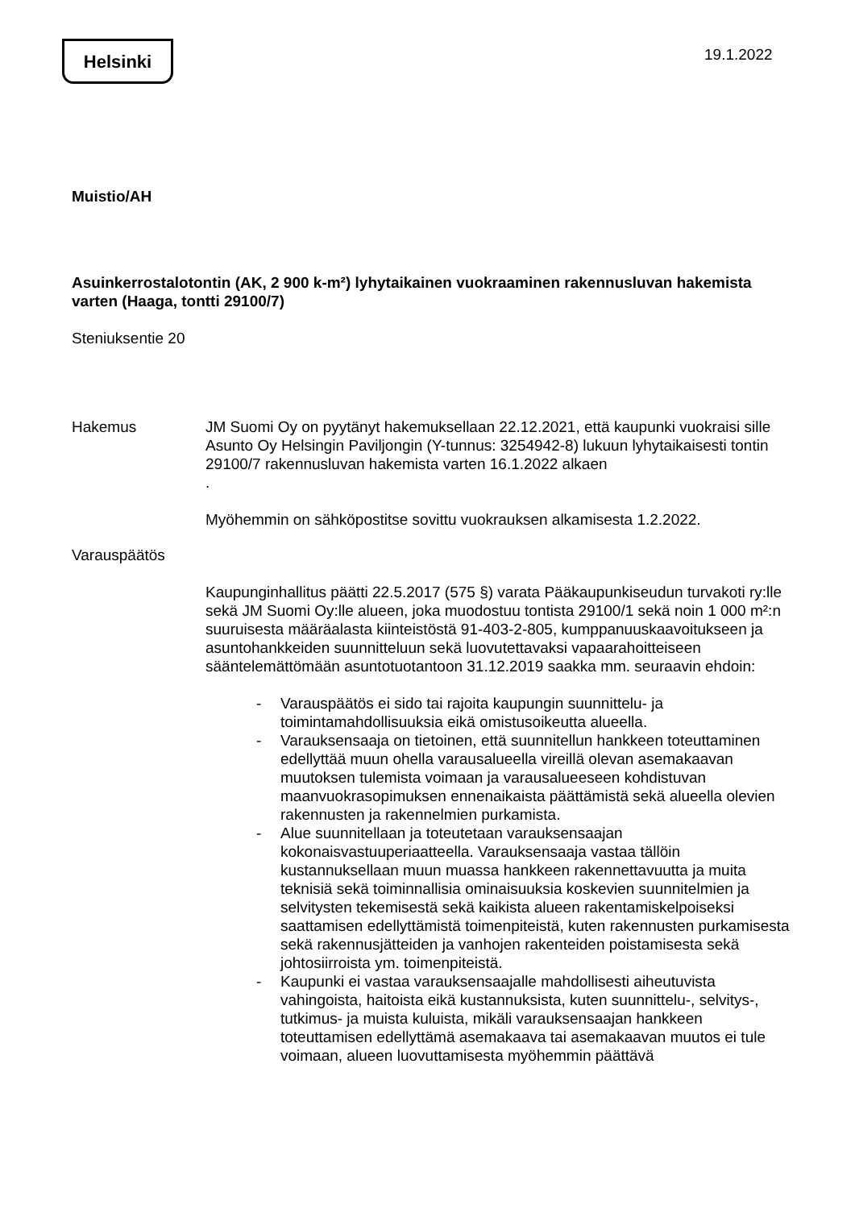Helsinki 19.1.2022
Muistio/AH
Asuinkerrostalotontin (AK, 2 900 k-m²) lyhytaikainen vuokraaminen rakennusluvan hakemista varten (Haaga, tontti 29100/7)
Steniuksentie 20
Hakemus JM Suomi Oy on pyytänyt hakemuksellaan 22.12.2021, että kaupunki vuokraisi sille Asunto Oy Helsingin Paviljongin (Y-tunnus: 3254942-8) lukuun lyhytaikaisesti tontin 29100/7 rakennusluvan hakemista varten 16.1.2022 alkaen
.
Myöhemmin on sähköpostitse sovittu vuokrauksen alkamisesta 1.2.2022.
Varauspäätös
Kaupunginhallitus päätti 22.5.2017 (575 §) varata Pääkaupunkiseudun turvakoti ry:lle sekä JM Suomi Oy:lle alueen, joka muodostuu tontista 29100/1 sekä noin 1 000 m²:n suuruisesta määräalasta kiinteistöstä 91-403-2-805, kumppanuuskaavoitukseen ja asuntohankkeiden suunnitteluun sekä luovutettavaksi vapaarahoitteiseen sääntelemättömään asuntotuotantoon 31.12.2019 saakka mm. seuraavin ehdoin:
- Varauspäätös ei sido tai rajoita kaupungin suunnittelu- ja toimintamahdollisuuksia eikä omistusoikeutta alueella.
- Varauksensaaja on tietoinen, että suunnitellun hankkeen toteuttaminen edellyttää muun ohella varausalueella vireillä olevan asemakaavan muutoksen tulemista voimaan ja varausalueeseen kohdistuvan maanvuokrasopimuksen ennenaikaista päättämistä sekä alueella olevien rakennusten ja rakennelmien purkamista.
- Alue suunnitellaan ja toteutetaan varauksensaajan kokonaisvastuuperiaatteella. Varauksensaaja vastaa tällöin kustannuksellaan muun muassa hankkeen rakennettavuutta ja muita teknisiä sekä toiminnallisia ominaisuuksia koskevien suunnitelmien ja selvitysten tekemisestä sekä kaikista alueen rakentamiskelpoiseksi saattamisen edellyttämistä toimenpiteistä, kuten rakennusten purkamisesta sekä rakennusjätteiden ja vanhojen rakenteiden poistamisesta sekä johtosiirroista ym. toimenpiteistä.
- Kaupunki ei vastaa varauksensaajalle mahdollisesti aiheutuvista vahingoista, haitoista eikä kustannuksista, kuten suunnittelu-, selvitys-, tutkimus- ja muista kuluista, mikäli varauksensaajan hankkeen toteuttamisen edellyttämä asemakaava tai asemakaavan muutos ei tule voimaan, alueen luovuttamisesta myöhemmin päättävä